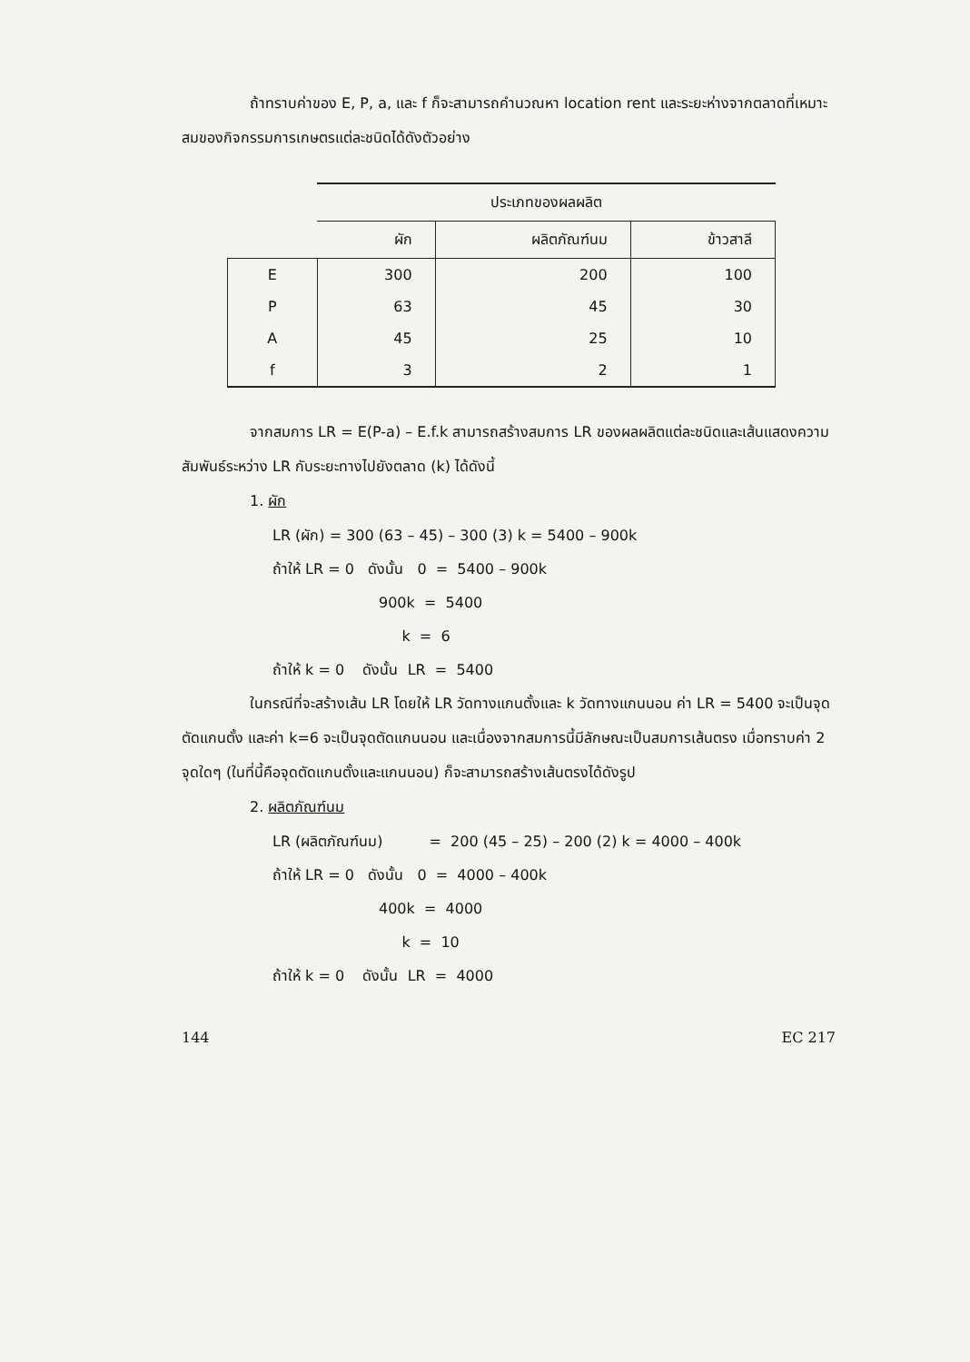ถ้าทราบค่าของ E, P, a, และ f ก็จะสามารถคำนวณหา location rent และระยะห่างจากตลาดที่เหมาะสมของกิจกรรมการเกษตรแต่ละชนิดได้ดังตัวอย่าง
| | ประเภทของผลผลิต | | |
| --- | --- | --- | --- |
| | ผัก | ผลิตภัณฑ์นม | ข้าวสาลี |
| E | 300 | 200 | 100 |
| P | 63 | 45 | 30 |
| A | 45 | 25 | 10 |
| f | 3 | 2 | 1 |
จากสมการ LR = E(P-a) – E.f.k สามารถสร้างสมการ LR ของผลผลิตแต่ละชนิดและเส้นแสดงความสัมพันธ์ระหว่าง LR กับระยะทางไปยังตลาด (k) ได้ดังนี้
1. ผัก
LR (ผัก) = 300 (63 – 45) – 300 (3) k = 5400 – 900k
ถ้าให้ LR = 0 ดังนั้น 0 = 5400 – 900k
900k = 5400
k = 6
ถ้าให้ k = 0 ดังนั้น LR = 5400
ในกรณีที่จะสร้างเส้น LR โดยให้ LR วัดทางแกนตั้งและ k วัดทางแกนนอน ค่า LR = 5400 จะเป็นจุดตัดแกนตั้ง และค่า k=6 จะเป็นจุดตัดแกนนอน และเนื่องจากสมการนี้มีลักษณะเป็นสมการเส้นตรง เมื่อทราบค่า 2 จุดใดๆ (ในที่นี้คือจุดตัดแกนตั้งและแกนนอน) ก็จะสามารถสร้างเส้นตรงได้ดังรูป
2. ผลิตภัณฑ์นม
LR (ผลิตภัณฑ์นม) = 200 (45 – 25) – 200 (2) k = 4000 – 400k
ถ้าให้ LR = 0 ดังนั้น 0 = 4000 – 400k
400k = 4000
k = 10
ถ้าให้ k = 0 ดังนั้น LR = 4000
144 EC 217